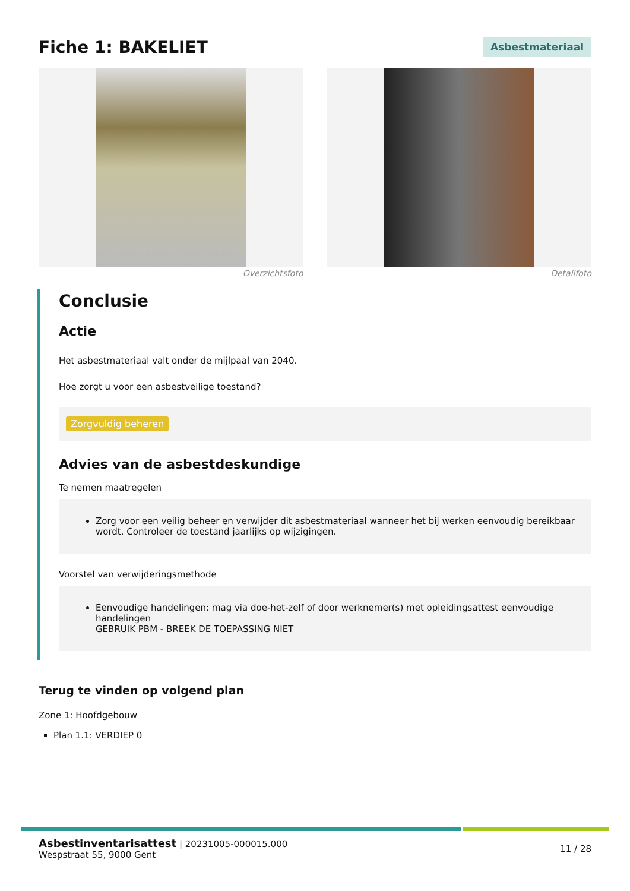Fiche 1: BAKELIET
Asbestmateriaal
Overzichtsfoto Detailfoto
Conclusie
Actie
Het asbestmateriaal valt onder de mijlpaal van 2040.
Hoe zorgt u voor een asbestveilige toestand?
Zorgvuldig beheren
Advies van de asbestdeskundige
Te nemen maatregelen
Zorg voor een veilig beheer en verwijder dit asbestmateriaal wanneer het bij werken eenvoudig bereikbaar wordt. Controleer de toestand jaarlijks op wijzigingen.
Voorstel van verwijderingsmethode
Eenvoudige handelingen: mag via doe-het-zelf of door werknemer(s) met opleidingsattest eenvoudige handelingen
GEBRUIK PBM - BREEK DE TOEPASSING NIET
Terug te vinden op volgend plan
Zone 1: Hoofdgebouw
Plan 1.1: VERDIEP 0
Asbestinventarisattest | 20231005-000015.000
Wespstraat 55, 9000 Gent
11 / 28